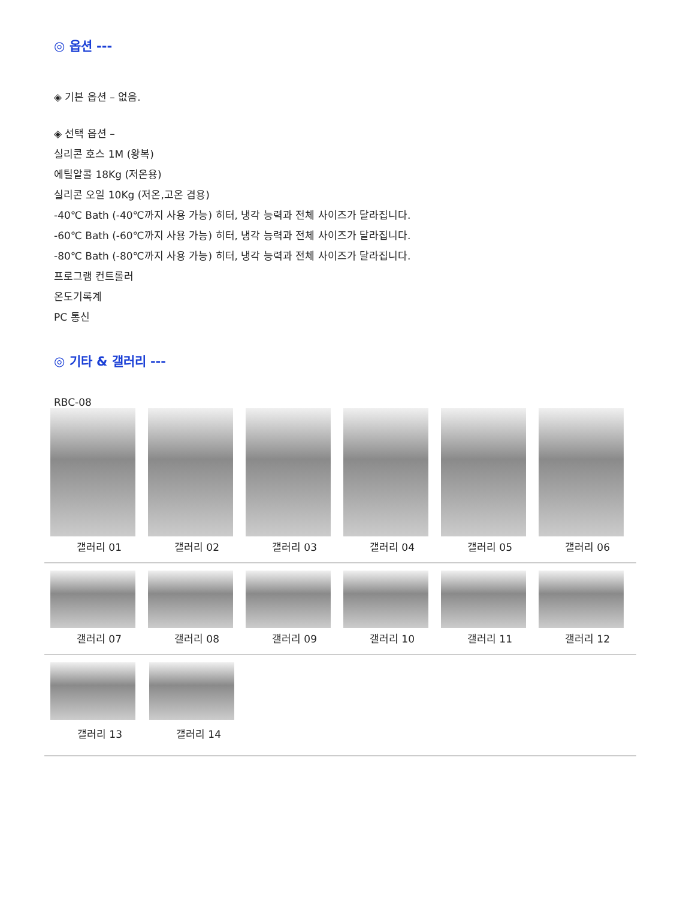◎ 옵션 ---
◈ 기본 옵션 – 없음.
◈ 선택 옵션 –
실리콘 호스 1M (왕복)
에틸알콜 18Kg (저온용)
실리콘 오일 10Kg (저온,고온 겸용)
-40℃ Bath (-40℃까지 사용 가능) 히터, 냉각 능력과 전체 사이즈가 달라집니다.
-60℃ Bath (-60℃까지 사용 가능) 히터, 냉각 능력과 전체 사이즈가 달라집니다.
-80℃ Bath (-80℃까지 사용 가능) 히터, 냉각 능력과 전체 사이즈가 달라집니다.
프로그램 컨트롤러
온도기록계
PC 통신
◎ 기타 & 갤러리 ---
RBC-08
갤러리 01 갤러리 02 갤러리 03 갤러리 04 갤러리 05 갤러리 06
갤러리 07 갤러리 08 갤러리 09 갤러리 10 갤러리 11 갤러리 12
갤러리 13 갤러리 14